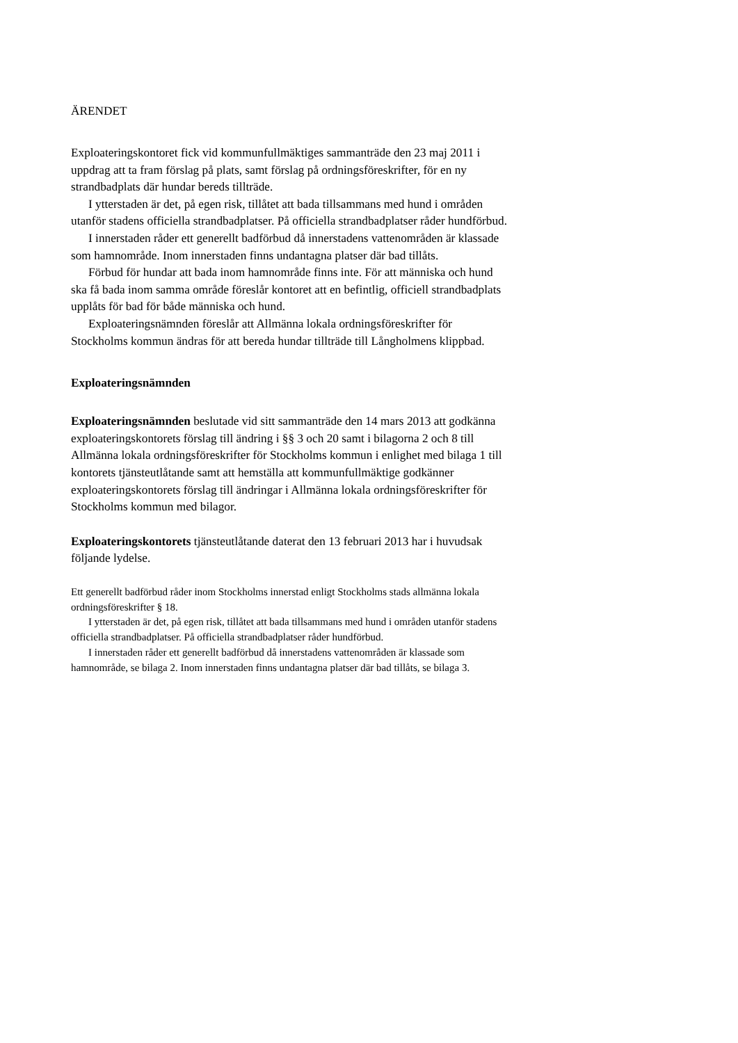ÄRENDET
Exploateringskontoret fick vid kommunfullmäktiges sammanträde den 23 maj 2011 i uppdrag att ta fram förslag på plats, samt förslag på ordningsföreskrifter, för en ny strandbadplats där hundar bereds tillträde.
I ytterstaden är det, på egen risk, tillåtet att bada tillsammans med hund i områden utanför stadens officiella strandbadplatser. På officiella strandbadplatser råder hundförbud.
I innerstaden råder ett generellt badförbud då innerstadens vattenområden är klassade som hamnområde. Inom innerstaden finns undantagna platser där bad tillåts.
Förbud för hundar att bada inom hamnområde finns inte. För att människa och hund ska få bada inom samma område föreslår kontoret att en befintlig, officiell strandbadplats upplåts för bad för både människa och hund.
Exploateringsnämnden föreslår att Allmänna lokala ordningsföreskrifter för Stockholms kommun ändras för att bereda hundar tillträde till Långholmens klippbad.
Exploateringsnämnden
Exploateringsnämnden beslutade vid sitt sammanträde den 14 mars 2013 att godkänna exploateringskontorets förslag till ändring i §§ 3 och 20 samt i bilagorna 2 och 8 till Allmänna lokala ordningsföreskrifter för Stockholms kommun i enlighet med bilaga 1 till kontorets tjänsteutlåtande samt att hemställa att kommunfullmäktige godkänner exploateringskontorets förslag till ändringar i Allmänna lokala ordningsföreskrifter för Stockholms kommun med bilagor.
Exploateringskontorets tjänsteutlåtande daterat den 13 februari 2013 har i huvudsak följande lydelse.
Ett generellt badförbud råder inom Stockholms innerstad enligt Stockholms stads allmänna lokala ordningsföreskrifter § 18.
I ytterstaden är det, på egen risk, tillåtet att bada tillsammans med hund i områden utanför stadens officiella strandbadplatser. På officiella strandbadplatser råder hundförbud.
I innerstaden råder ett generellt badförbud då innerstadens vattenområden är klassade som hamnområde, se bilaga 2. Inom innerstaden finns undantagna platser där bad tillåts, se bilaga 3.